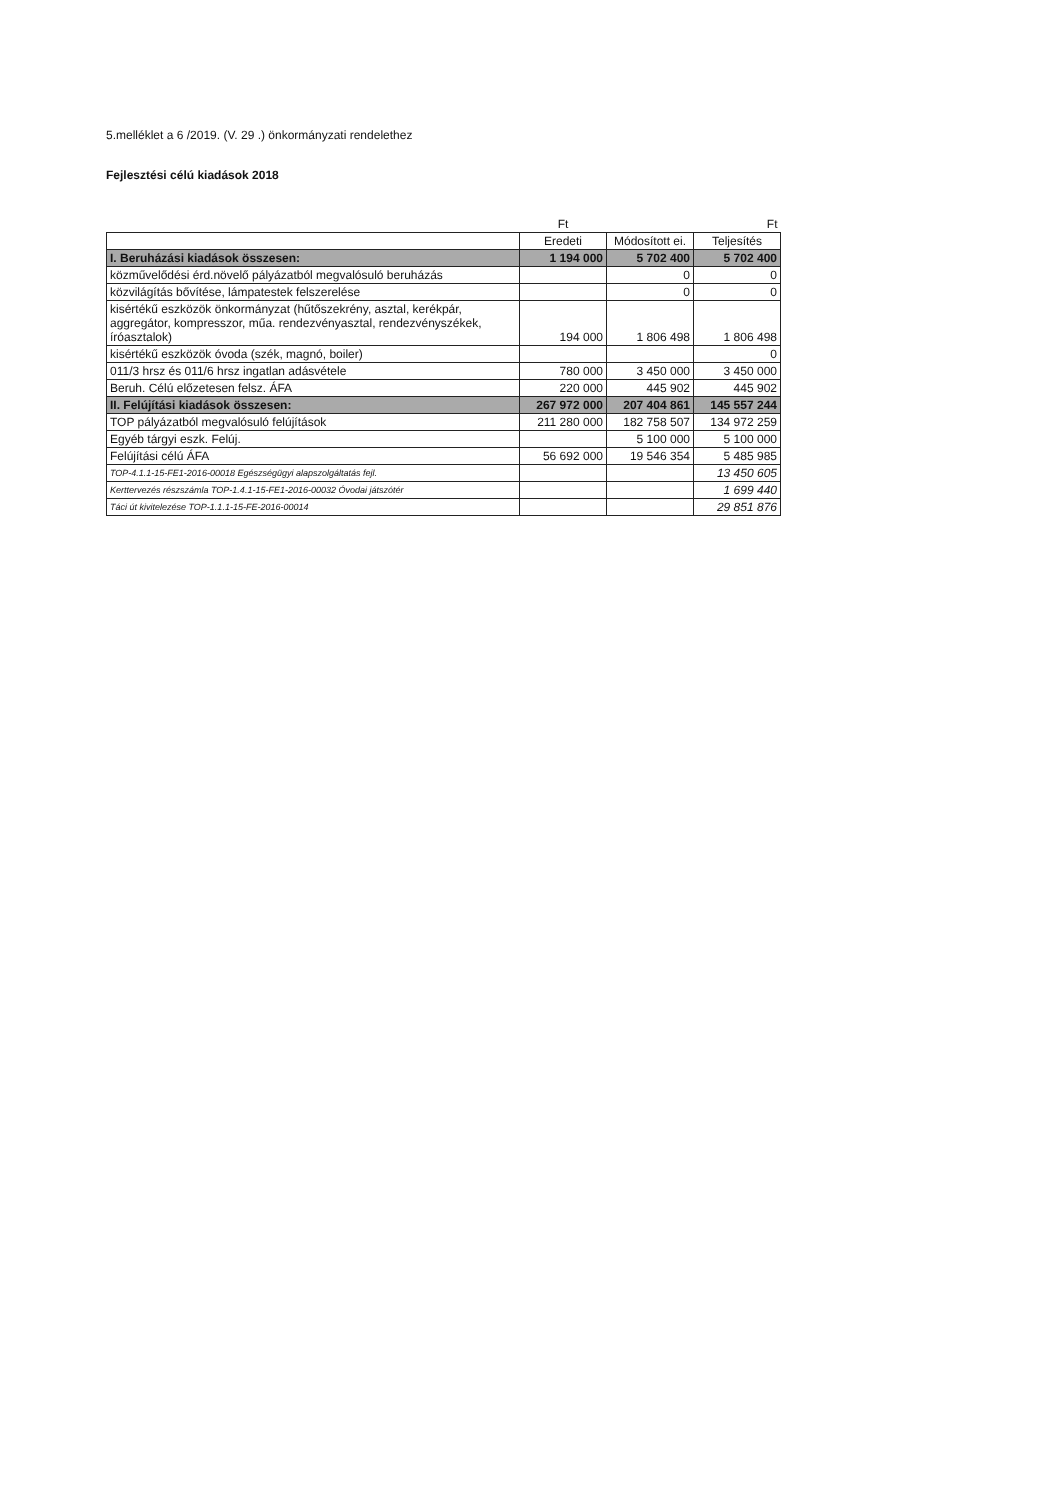5.melléklet a 6 /2019. (V. 29 .) önkormányzati rendelethez
Fejlesztési célú kiadások 2018
| | Ft | | Ft |
| | Eredeti | Módosított ei. | Teljesítés |
| I. Beruházási kiadások összesen: | 1 194 000 | 5 702 400 | 5 702 400 |
| közművelődési érd.növelő pályázatból megvalósuló beruházás | | 0 | 0 |
| közvilágítás bővítése, lámpatestek felszerelése | | 0 | 0 |
| kisértékű eszközök önkormányzat (hűtőszekrény, asztal, kerékpár, aggregátor, kompresszor, műa. rendezvényasztal, rendezvényszékek, íróasztalok) | 194 000 | 1 806 498 | 1 806 498 |
| kisértékű eszközök óvoda (szék, magnó, boiler) | | | 0 |
| 011/3 hrsz és 011/6 hrsz ingatlan adásvétele | 780 000 | 3 450 000 | 3 450 000 |
| Beruh. Célú előzetesen felsz. ÁFA | 220 000 | 445 902 | 445 902 |
| II. Felújítási kiadások összesen: | 267 972 000 | 207 404 861 | 145 557 244 |
| TOP pályázatból megvalósuló felújítások | 211 280 000 | 182 758 507 | 134 972 259 |
| Egyéb tárgyi eszk. Felúj. | | 5 100 000 | 5 100 000 |
| Felújítási célú ÁFA | 56 692 000 | 19 546 354 | 5 485 985 |
| TOP-4.1.1-15-FE1-2016-00018 Egészségügyi alapszolgáltatás fejl. | | | 13 450 605 |
| Kerttervezés részszámla TOP-1.4.1-15-FE1-2016-00032 Óvodai játszótér | | | 1 699 440 |
| Táci út kivitelezése TOP-1.1.1-15-FE-2016-00014 | | | 29 851 876 |